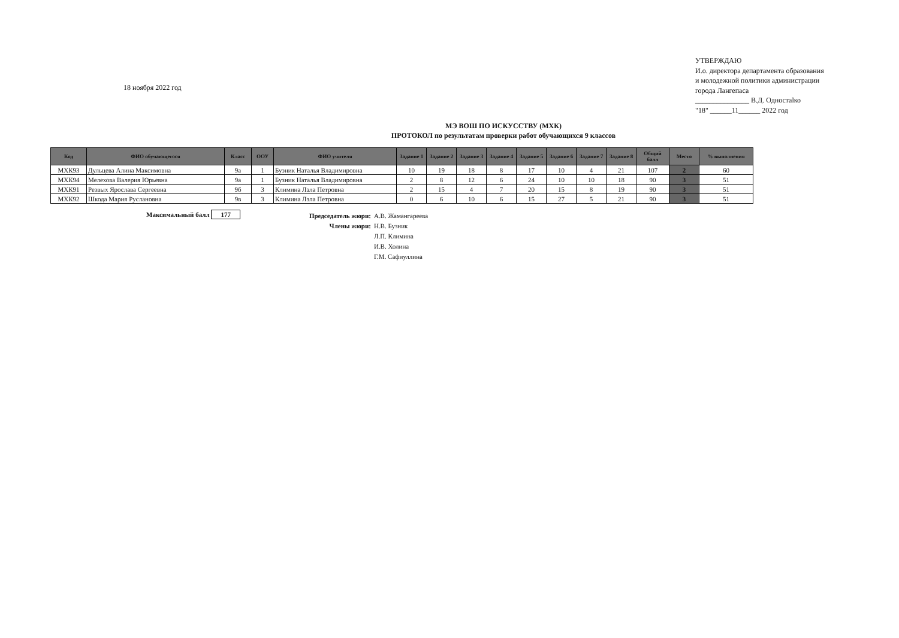18 ноября 2022 год
УТВЕРЖДАЮ
И.о. директора департамента образования и молодежной политики администрации города Лангепаса
_______________ В.Д. Одностalко
"18" ______11______ 2022 год
МЭ ВОШ ПО ИСКУССТВУ (МХК)
ПРОТОКОЛ по результатам проверки работ обучающихся 9 классов
| Код | ФИО обучающегося | Класс | ООУ | ФИО учителя | Задание 1 | Задание 2 | Задание 3 | Задание 4 | Задание 5 | Задание 6 | Задание 7 | Задание 8 | Общий балл | Место | % выполнения |
| --- | --- | --- | --- | --- | --- | --- | --- | --- | --- | --- | --- | --- | --- | --- | --- |
| МХК93 | Дульцева Алина Максимовна | 9а | 1 | Бузник Наталья Владимировна | 10 | 19 | 18 | 8 | 17 | 10 | 4 | 21 | 107 | 2 | 60 |
| МХК94 | Мелехова Валерия Юрьевна | 9а | 1 | Бузник Наталья Владимировна | 2 | 8 | 12 | 6 | 24 | 10 | 10 | 18 | 90 | 3 | 51 |
| МХК91 | Резвых Ярослава Сергеевна | 9б | 3 | Климина Лэла Петровна | 2 | 15 | 4 | 7 | 20 | 15 | 8 | 19 | 90 | 3 | 51 |
| МХК92 | Шкода Мария Руслановна | 9в | 3 | Климина Лэла Петровна | 0 | 6 | 10 | 6 | 15 | 27 | 5 | 21 | 90 | 3 | 51 |
Максимальный балл 177
Председатель жюри: А.В. Жамангареева Члены жюри: Н.В. Бузник Л.П. Климина И.В. Холина Г.М. Сафиуллина